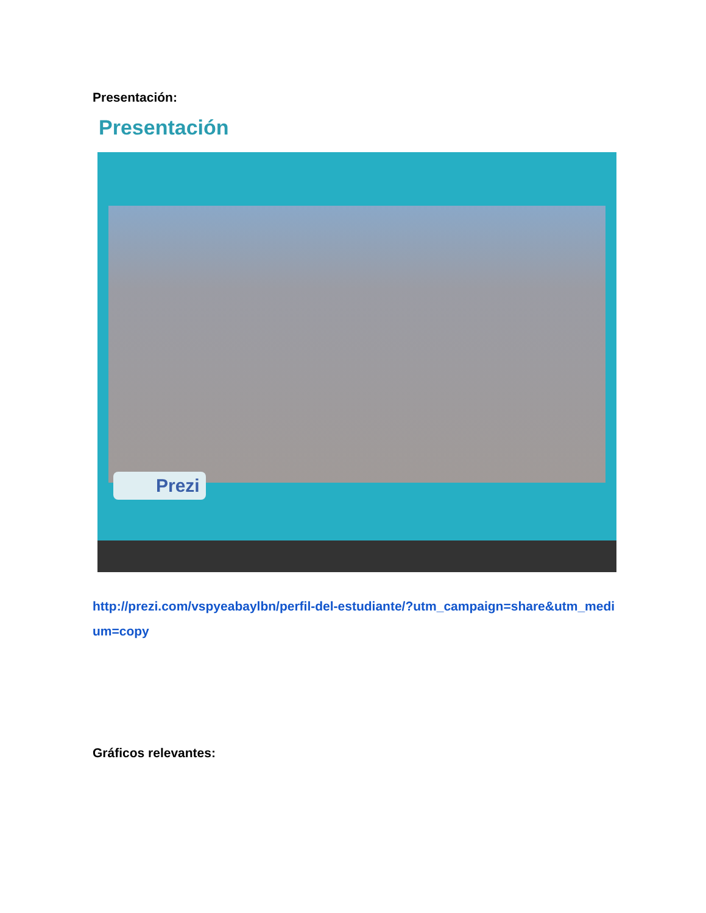Presentación:
Presentación
Prezi
http://prezi.com/vspyeabaylbn/perfil-del-estudiante/?utm_campaign=share&utm_medium=copy
Gráficos relevantes: